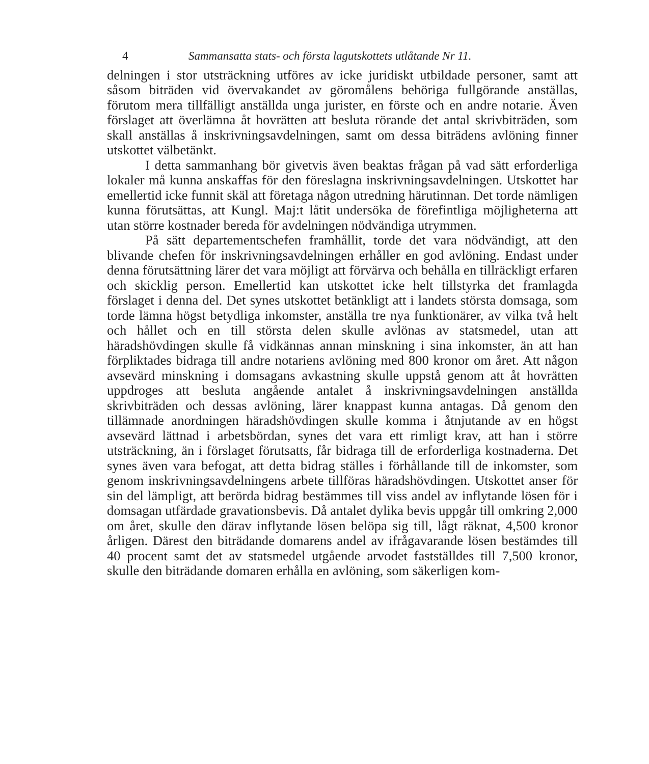4 Sammansatta stats- och första lagutskottets utlåtande Nr 11.
delningen i stor utsträckning utföres av icke juridiskt utbildade personer, samt att såsom biträden vid övervakandet av göromålens behöriga fullgörande anställas, förutom mera tillfälligt anställda unga jurister, en förste och en andre notarie. Även förslaget att överlämna åt hovrätten att besluta rörande det antal skrivbiträden, som skall anställas å inskrivningsavdelningen, samt om dessa biträdens avlöning finner utskottet välbetänkt.
I detta sammanhang bör givetvis även beaktas frågan på vad sätt erforderliga lokaler må kunna anskaffas för den föreslagna inskrivningsavdelningen. Utskottet har emellertid icke funnit skäl att företaga någon utredning härutinnan. Det torde nämligen kunna förutsättas, att Kungl. Maj:t låtit undersöka de förefintliga möjligheterna att utan större kostnader bereda för avdelningen nödvändiga utrymmen.
På sätt departementschefen framhållit, torde det vara nödvändigt, att den blivande chefen för inskrivningsavdelningen erhåller en god avlöning. Endast under denna förutsättning lärer det vara möjligt att förvärva och behålla en tillräckligt erfaren och skicklig person. Emellertid kan utskottet icke helt tillstyrka det framlagda förslaget i denna del. Det synes utskottet betänkligt att i landets största domsaga, som torde lämna högst betydliga inkomster, anställa tre nya funktionärer, av vilka två helt och hållet och en till största delen skulle avlönas av statsmedel, utan att häradshövdingen skulle få vidkännas annan minskning i sina inkomster, än att han förpliktades bidraga till andre notariens avlöning med 800 kronor om året. Att någon avsevärd minskning i domsagans avkastning skulle uppstå genom att åt hovrätten uppdroges att besluta angående antalet å inskrivningsavdelningen anställda skrivbiträden och dessas avlöning, lärer knappast kunna antagas. Då genom den tillämnade anordningen häradshövdingen skulle komma i åtnjutande av en högst avsevärd lättnad i arbetsbördan, synes det vara ett rimligt krav, att han i större utsträckning, än i förslaget förutsatts, får bidraga till de erforderliga kostnaderna. Det synes även vara befogat, att detta bidrag ställes i förhållande till de inkomster, som genom inskrivningsavdelningens arbete tillföras häradshövdingen. Utskottet anser för sin del lämpligt, att berörda bidrag bestämmes till viss andel av inflytande lösen för i domsagan utfärdade gravationsbevis. Då antalet dylika bevis uppgår till omkring 2,000 om året, skulle den därav inflytande lösen belöpa sig till, lågt räknat, 4,500 kronor årligen. Därest den biträdande domarens andel av ifrågavarande lösen bestämdes till 40 procent samt det av statsmedel utgående arvodet fastställdes till 7,500 kronor, skulle den biträdande domaren erhålla en avlöning, som säkerligen kom-